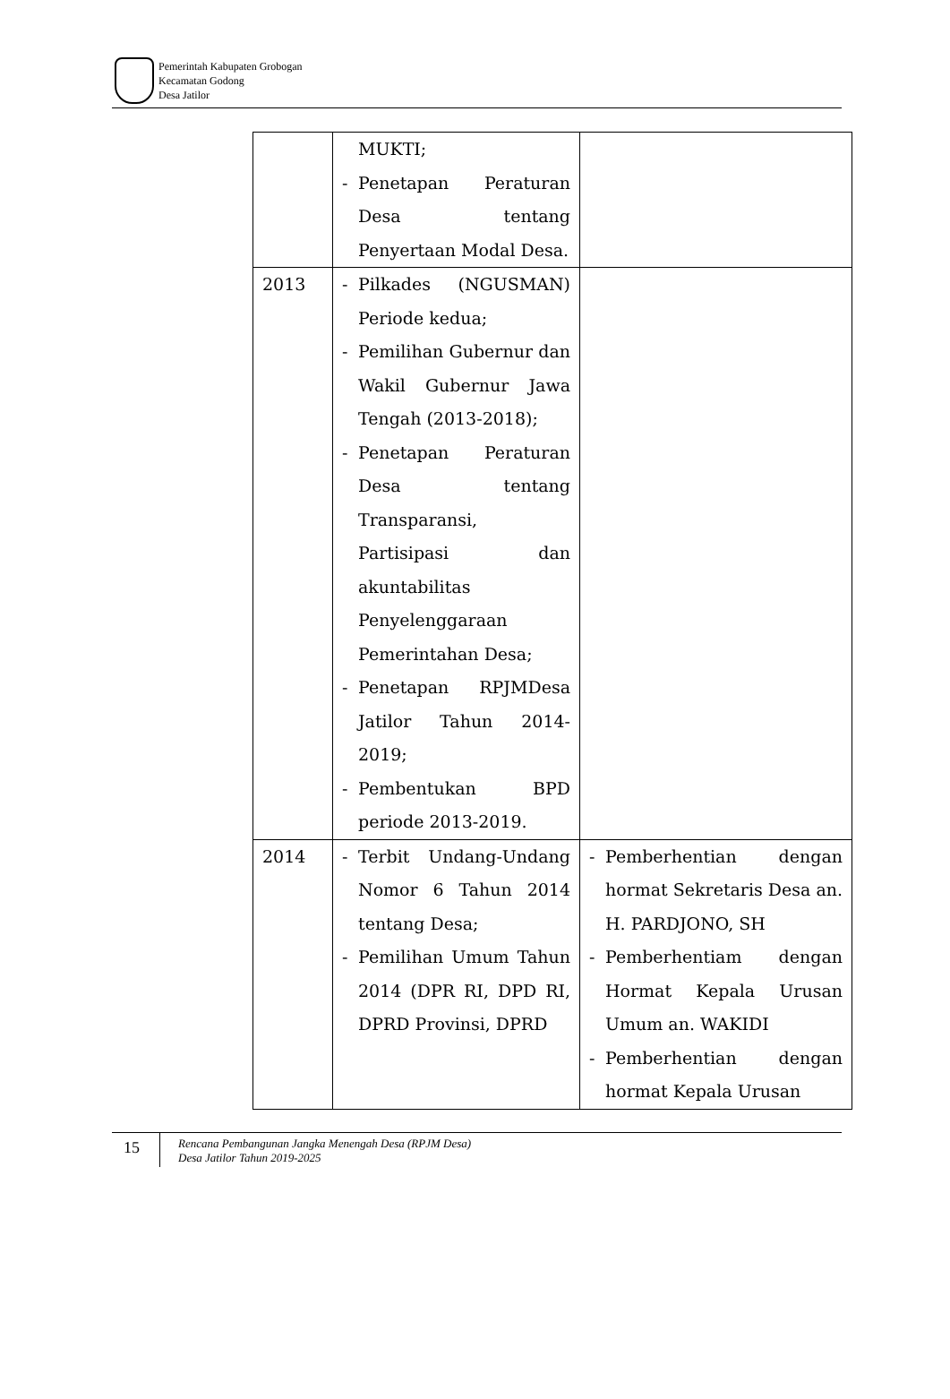Pemerintah Kabupaten Grobogan
Kecamatan Godong
Desa Jatilor
| | MUKTI; - Penetapan Peraturan Desa tentang Penyertaan Modal Desa. | |
| 2013 | - Pilkades (NGUSMAN) Periode kedua; - Pemilihan Gubernur dan Wakil Gubernur Jawa Tengah (2013-2018); - Penetapan Peraturan Desa tentang Transparansi, Partisipasi dan akuntabilitas Penyelenggaraan Pemerintahan Desa; - Penetapan RPJMDesa Jatilor Tahun 2014-2019; - Pembentukan BPD periode 2013-2019. | |
| 2014 | - Terbit Undang-Undang Nomor 6 Tahun 2014 tentang Desa; - Pemilihan Umum Tahun 2014 (DPR RI, DPD RI, DPRD Provinsi, DPRD | - Pemberhentian dengan hormat Sekretaris Desa an. H. PARDJONO, SH - Pemberhentiam dengan Hormat Kepala Urusan Umum an. WAKIDI - Pemberhentian dengan hormat Kepala Urusan |
15
Rencana Pembangunan Jangka Menengah Desa (RPJM Desa)
Desa Jatilor Tahun 2019-2025